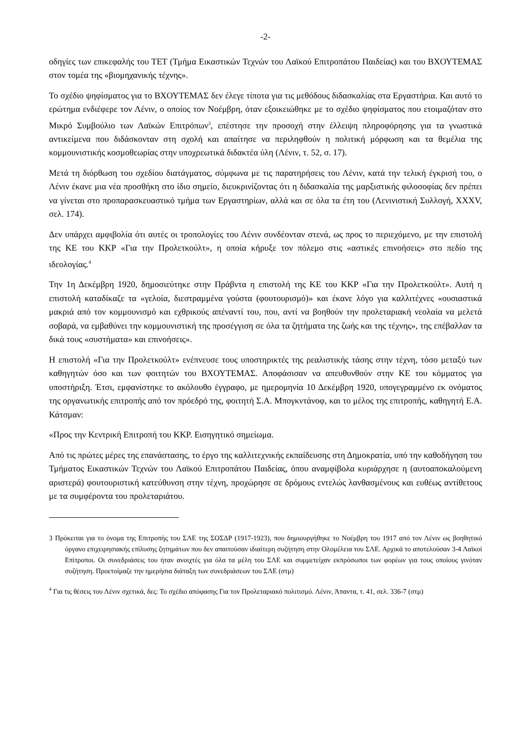-2-
οδηγίες των επικεφαλής του ΤΕΤ (Τμήμα Εικαστικών Τεχνών του Λαϊκού Επιτροπάτου Παιδείας) και του ΒΧΟΥΤΕΜΑΣ στον τομέα της «βιομηχανικής τέχνης».
Το σχέδιο ψηφίσματος για το ΒΧΟΥΤΕΜΑΣ δεν έλεγε τίποτα για τις μεθόδους διδασκαλίας στα Εργαστήρια. Και αυτό το ερώτημα ενδιέφερε τον Λένιν, ο οποίος τον Νοέμβρη, όταν εξοικειώθηκε με το σχέδιο ψηφίσματος που ετοιμαζόταν στο Μικρό Συμβούλιο των Λαϊκών Επιτρόπων<sup>3</sup>, επέστησε την προσοχή στην έλλειψη πληροφόρησης για τα γνωστικά αντικείμενα που διδάσκονταν στη σχολή και απαίτησε να περιληφθούν η πολιτική μόρφωση και τα θεμέλια της κομμουνιστικής κοσμοθεωρίας στην υποχρεωτικά διδακτέα ύλη (Λένιν, τ. 52, σ. 17).
Μετά τη διόρθωση του σχεδίου διατάγματος, σύμφωνα με τις παρατηρήσεις του Λένιν, κατά την τελική έγκρισή του, ο Λένιν έκανε μια νέα προσθήκη στο ίδιο σημείο, διευκρινίζοντας ότι η διδασκαλία της μαρξιστικής φιλοσοφίας δεν πρέπει να γίνεται στο προπαρασκευαστικό τμήμα των Εργαστηρίων, αλλά και σε όλα τα έτη του (Λενινιστική Συλλογή, XXXV, σελ. 174).
Δεν υπάρχει αμφιβολία ότι αυτές οι τροπολογίες του Λένιν συνδέονταν στενά, ως προς το περιεχόμενο, με την επιστολή της ΚΕ του ΚΚΡ «Για την Προλετκούλτ», η οποία κήρυξε τον πόλεμο στις «αστικές επινοήσεις» στο πεδίο της ιδεολογίας.<sup>4</sup>
Την 1η Δεκέμβρη 1920, δημοσιεύτηκε στην Πράβντα η επιστολή της ΚΕ του ΚΚΡ «Για την Προλετκούλτ». Αυτή η επιστολή καταδίκαζε τα «γελοία, διεστραμμένα γούστα (φουτουρισμό)» και έκανε λόγο για καλλιτέχνες «ουσιαστικά μακριά από τον κομμουνισμό και εχθρικούς απέναντί του, που, αντί να βοηθούν την προλεταριακή νεολαία να μελετά σοβαρά, να εμβαθύνει την κομμουνιστική της προσέγγιση σε όλα τα ζητήματα της ζωής και της τέχνης», της επέβαλλαν τα δικά τους «συστήματα» και επινοήσεις».
Η επιστολή «Για την Προλετκούλτ» ενέπνευσε τους υποστηρικτές της ρεαλιστικής τάσης στην τέχνη, τόσο μεταξύ των καθηγητών όσο και των φοιτητών του ΒΧΟΥΤΕΜΑΣ. Αποφάσισαν να απευθυνθούν στην ΚΕ του κόμματος για υποστήριξη. Έτσι, εμφανίστηκε το ακόλουθο έγγραφο, με ημερομηνία 10 Δεκέμβρη 1920, υπογεγραμμένο εκ ονόματος της οργανωτικής επιτροπής από τον πρόεδρό της, φοιτητή Σ.Α. Μπογκντάνοφ, και το μέλος της επιτροπής, καθηγητή Ε.Α. Κάτσμαν:
«Προς την Κεντρική Επιτροπή του ΚΚΡ. Εισηγητικό σημείωμα.
Από τις πρώτες μέρες της επανάστασης, το έργο της καλλιτεχνικής εκπαίδευσης στη Δημοκρατία, υπό την καθοδήγηση του Τμήματος Εικαστικών Τεχνών του Λαϊκού Επιτροπάτου Παιδείας, όπου αναμφίβολα κυριάρχησε η (αυτοαποκαλούμενη αριστερά) φουτουριστική κατεύθυνση στην τέχνη, προχώρησε σε δρόμους εντελώς λανθασμένους και ευθέως αντίθετους με τα συμφέροντα του προλεταριάτου.
3 Πρόκειται για το όνομα της Επιτροπής του ΣΛΕ της ΣΟΣΔΡ (1917-1923), που δημιουργήθηκε το Νοέμβρη του 1917 από τον Λένιν ως βοηθητικό όργανο επιχειρησιακής επίλυσης ζητημάτων που δεν απαιτούσαν ιδιαίτερη συζήτηση στην Ολομέλεια του ΣΛΕ. Αρχικά το αποτελούσαν 3-4 Λαϊκοί Επίτροποι. Οι συνεδριάσεις του ήταν ανοιχτές για όλα τα μέλη του ΣΛΕ και συμμετείχαν εκπρόσωποι των φορέων για τους οποίους γινόταν συζήτηση. Προετοίμαζε την ημερήσια διάταξη των συνεδριάσεων του ΣΛΕ (στμ)
<sup>4</sup> Για τις θέσεις του Λένιν σχετικά, δες: Το σχέδιο απόφασης Για τον Προλεταριακό πολιτισμό. Λένιν, Άπαντα, τ. 41, σελ. 336-7 (στμ)